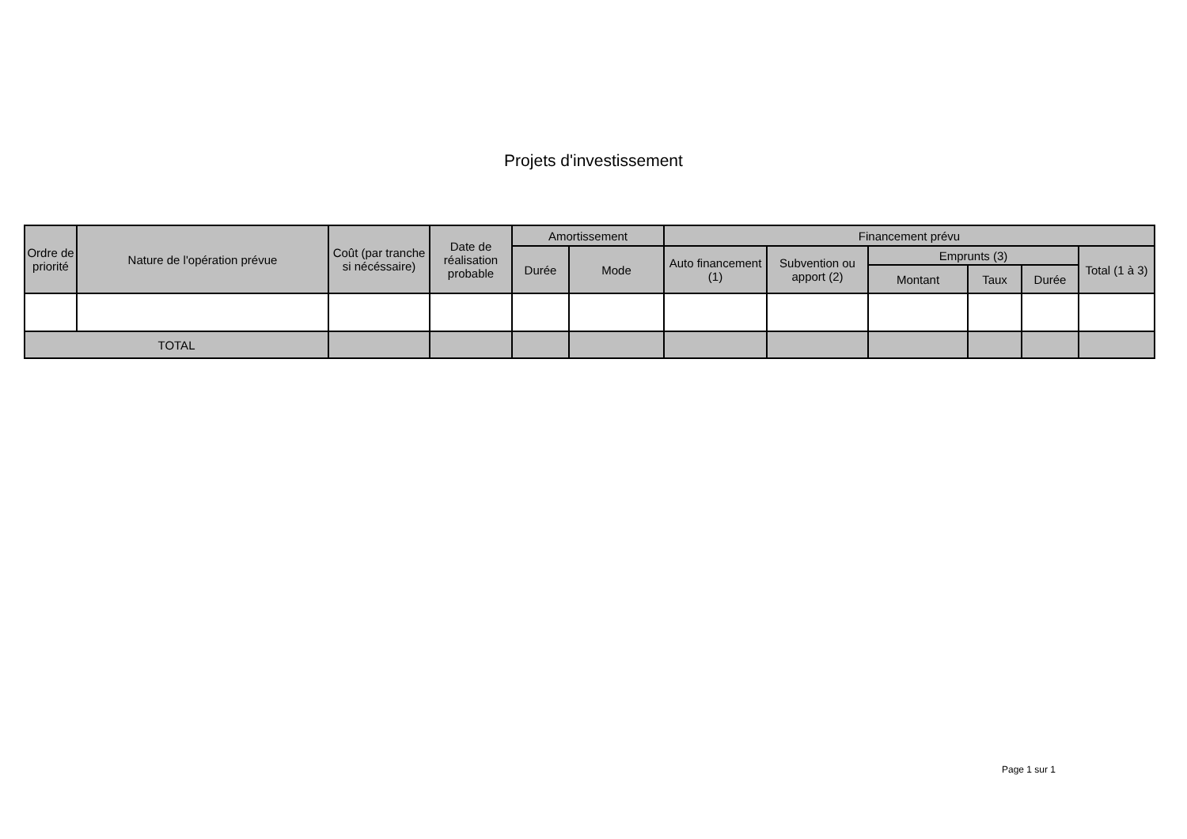Projets d'investissement
| Ordre de priorité | Nature de l'opération prévue | Coût (par tranche si nécéssaire) | Date de réalisation probable | Amortissement | | Financement prévu | | | | | |
| --- | --- | --- | --- | --- | --- | --- | --- | --- | --- | --- | --- |
| | | | | Durée | Mode | Auto financement (1) | Subvention ou apport (2) | Emprunts (3) | | | Total (1 à 3) |
| | | | | | | | | Montant | Taux | Durée | |
| TOTAL | | | | | | | | | | | |
Page 1 sur 1